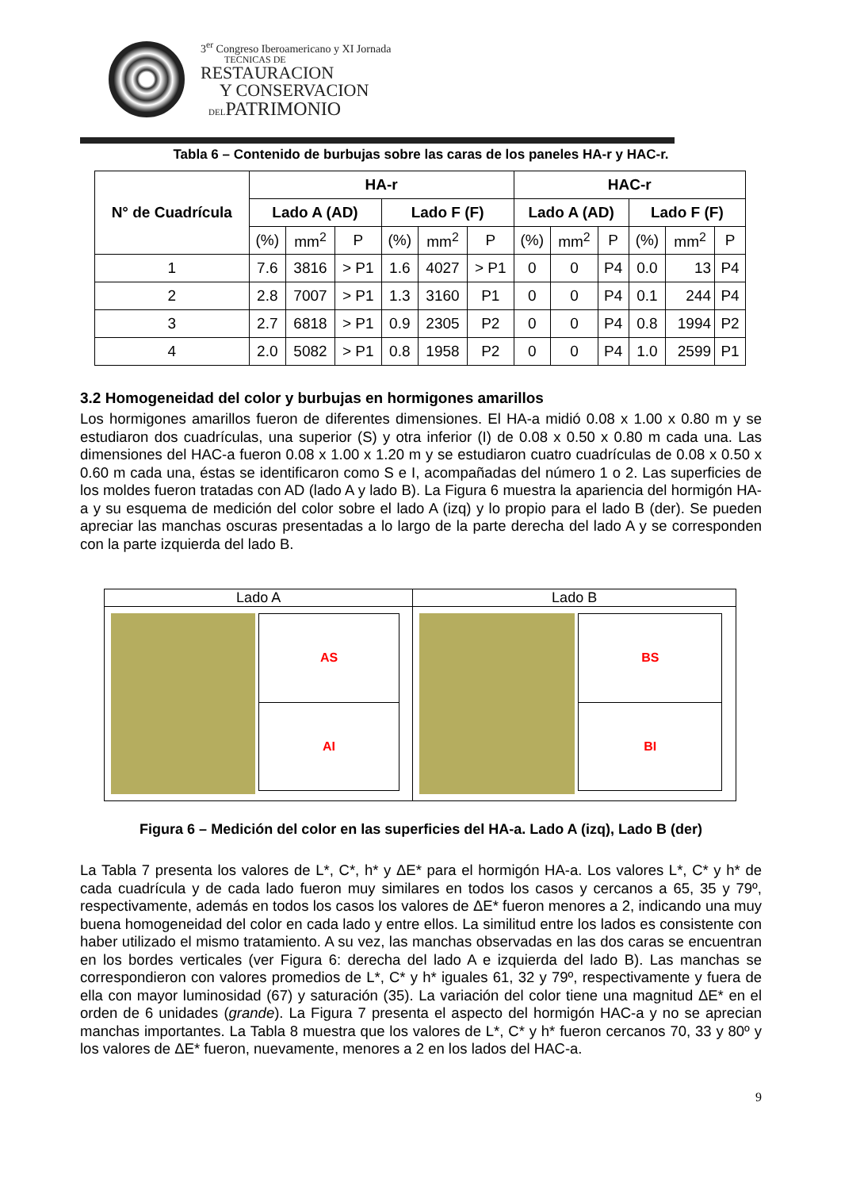3<sup>er</sup> Congreso Iberoamericano y XI Jornada
TECNICAS DE
RESTAURACION
Y CONSERVACION
DELPATRIMONIO
Tabla 6 – Contenido de burbujas sobre las caras de los paneles HA-r y HAC-r.
| N° de Cuadrícula | HA-r | | | | | | HAC-r | | | | | |
| --- | --- | --- | --- | --- | --- | --- | --- | --- | --- | --- | --- | --- |
| | Lado A (AD) | | | Lado F (F) | | | Lado A (AD) | | | Lado F (F) | | |
| | (%) | mm<sup>2</sup> | P | (%) | mm<sup>2</sup> | P | (%) | mm<sup>2</sup> | P | (%) | mm<sup>2</sup> | P |
| 1 | 7.6 | 3816 | > P1 | 1.6 | 4027 | > P1 | 0 | 0 | P4 | 0.0 | 13 | P4 |
| 2 | 2.8 | 7007 | > P1 | 1.3 | 3160 | P1 | 0 | 0 | P4 | 0.1 | 244 | P4 |
| 3 | 2.7 | 6818 | > P1 | 0.9 | 2305 | P2 | 0 | 0 | P4 | 0.8 | 1994 | P2 |
| 4 | 2.0 | 5082 | > P1 | 0.8 | 1958 | P2 | 0 | 0 | P4 | 1.0 | 2599 | P1 |
3.2 Homogeneidad del color y burbujas en hormigones amarillos
Los hormigones amarillos fueron de diferentes dimensiones. El HA-a midió 0.08 x 1.00 x 0.80 m y se estudiaron dos cuadrículas, una superior (S) y otra inferior (I) de 0.08 x 0.50 x 0.80 m cada una. Las dimensiones del HAC-a fueron 0.08 x 1.00 x 1.20 m y se estudiaron cuatro cuadrículas de 0.08 x 0.50 x 0.60 m cada una, éstas se identificaron como S e I, acompañadas del número 1 o 2. Las superficies de los moldes fueron tratadas con AD (lado A y lado B). La Figura 6 muestra la apariencia del hormigón HA-a y su esquema de medición del color sobre el lado A (izq) y lo propio para el lado B (der). Se pueden apreciar las manchas oscuras presentadas a lo largo de la parte derecha del lado A y se corresponden con la parte izquierda del lado B.
| Lado A | Lado B |
| AS AI | BS BI |
Figura 6 – Medición del color en las superficies del HA-a. Lado A (izq), Lado B (der)
La Tabla 7 presenta los valores de L*, C*, h* y ΔE* para el hormigón HA-a. Los valores L*, C* y h* de cada cuadrícula y de cada lado fueron muy similares en todos los casos y cercanos a 65, 35 y 79º, respectivamente, además en todos los casos los valores de ΔE* fueron menores a 2, indicando una muy buena homogeneidad del color en cada lado y entre ellos. La similitud entre los lados es consistente con haber utilizado el mismo tratamiento. A su vez, las manchas observadas en las dos caras se encuentran en los bordes verticales (ver Figura 6: derecha del lado A e izquierda del lado B). Las manchas se correspondieron con valores promedios de L*, C* y h* iguales 61, 32 y 79º, respectivamente y fuera de ella con mayor luminosidad (67) y saturación (35). La variación del color tiene una magnitud ΔE* en el orden de 6 unidades (grande). La Figura 7 presenta el aspecto del hormigón HAC-a y no se aprecian manchas importantes. La Tabla 8 muestra que los valores de L*, C* y h* fueron cercanos 70, 33 y 80º y los valores de ΔE* fueron, nuevamente, menores a 2 en los lados del HAC-a.
9